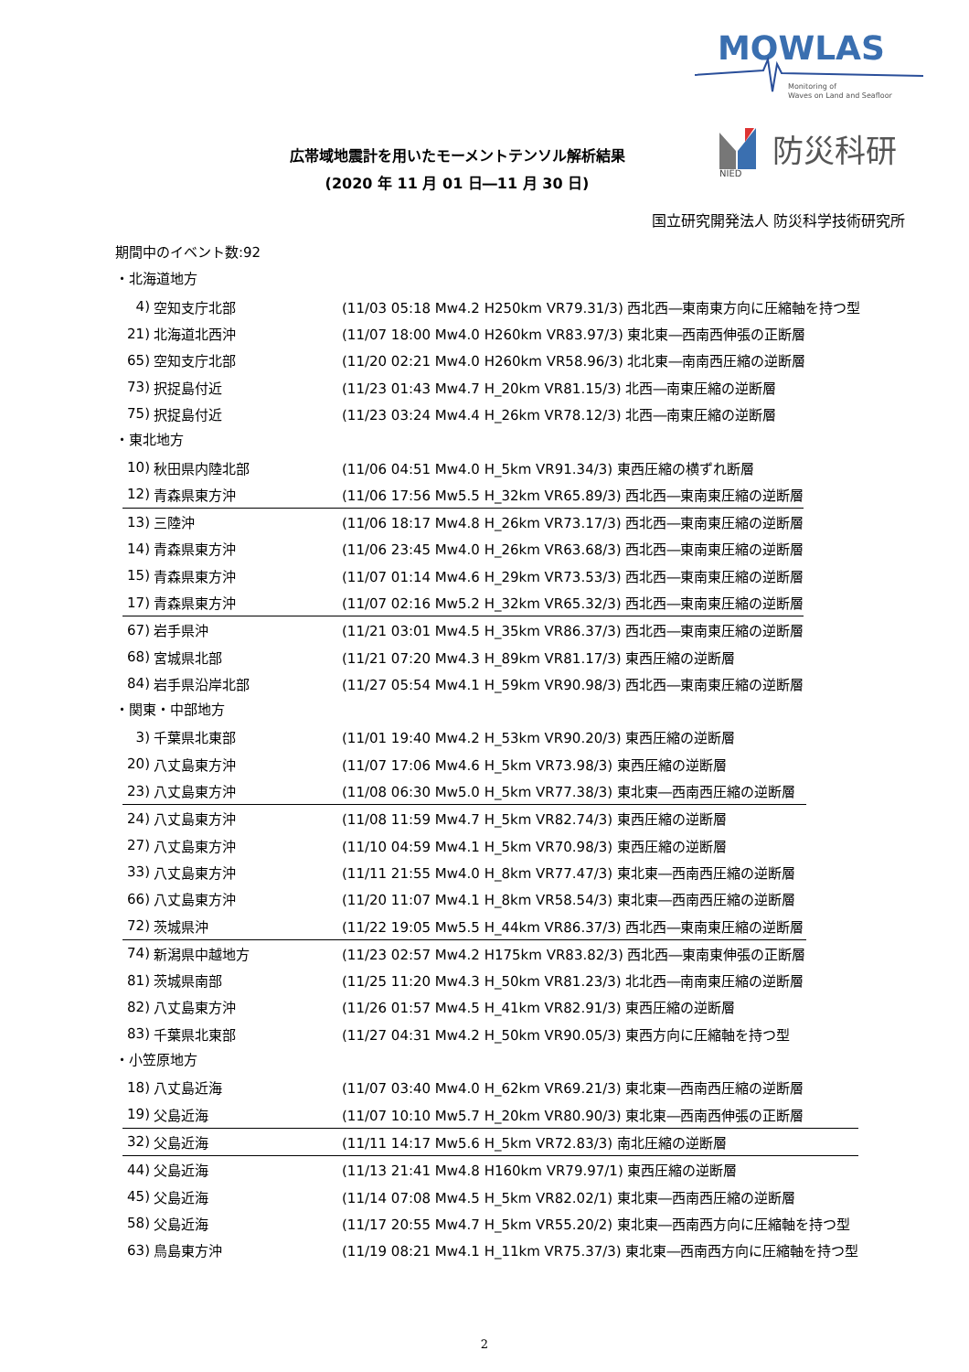MOWLAS
Monitoring of
Waves on Land and Seafloor
NIED
防災科研
広帯域地震計を用いたモーメントテンソル解析結果
(2020 年 11 月 01 日―11 月 30 日)
国立研究開発法人 防災科学技術研究所
期間中のイベント数:92
・北海道地方
| 4) | 空知支庁北部 | (11/03 05:18 Mw4.2 H250km VR79.31/3) 西北西―東南東方向に圧縮軸を持つ型 |
| 21) | 北海道北西沖 | (11/07 18:00 Mw4.0 H260km VR83.97/3) 東北東―西南西伸張の正断層 |
| 65) | 空知支庁北部 | (11/20 02:21 Mw4.0 H260km VR58.96/3) 北北東―南南西圧縮の逆断層 |
| 73) | 択捉島付近 | (11/23 01:43 Mw4.7 H_20km VR81.15/3) 北西―南東圧縮の逆断層 |
| 75) | 択捉島付近 | (11/23 03:24 Mw4.4 H_26km VR78.12/3) 北西―南東圧縮の逆断層 |
・東北地方
| 10) | 秋田県内陸北部 | (11/06 04:51 Mw4.0 H_5km VR91.34/3) 東西圧縮の横ずれ断層 |
| 12) | 青森県東方沖 | (11/06 17:56 Mw5.5 H_32km VR65.89/3) 西北西―東南東圧縮の逆断層 |
| 13) | 三陸沖 | (11/06 18:17 Mw4.8 H_26km VR73.17/3) 西北西―東南東圧縮の逆断層 |
| 14) | 青森県東方沖 | (11/06 23:45 Mw4.0 H_26km VR63.68/3) 西北西―東南東圧縮の逆断層 |
| 15) | 青森県東方沖 | (11/07 01:14 Mw4.6 H_29km VR73.53/3) 西北西―東南東圧縮の逆断層 |
| 17) | 青森県東方沖 | (11/07 02:16 Mw5.2 H_32km VR65.32/3) 西北西―東南東圧縮の逆断層 |
| 67) | 岩手県沖 | (11/21 03:01 Mw4.5 H_35km VR86.37/3) 西北西―東南東圧縮の逆断層 |
| 68) | 宮城県北部 | (11/21 07:20 Mw4.3 H_89km VR81.17/3) 東西圧縮の逆断層 |
| 84) | 岩手県沿岸北部 | (11/27 05:54 Mw4.1 H_59km VR90.98/3) 西北西―東南東圧縮の逆断層 |
・関東・中部地方
| 3) | 千葉県北東部 | (11/01 19:40 Mw4.2 H_53km VR90.20/3) 東西圧縮の逆断層 |
| 20) | 八丈島東方沖 | (11/07 17:06 Mw4.6 H_5km VR73.98/3) 東西圧縮の逆断層 |
| 23) | 八丈島東方沖 | (11/08 06:30 Mw5.0 H_5km VR77.38/3) 東北東―西南西圧縮の逆断層 |
| 24) | 八丈島東方沖 | (11/08 11:59 Mw4.7 H_5km VR82.74/3) 東西圧縮の逆断層 |
| 27) | 八丈島東方沖 | (11/10 04:59 Mw4.1 H_5km VR70.98/3) 東西圧縮の逆断層 |
| 33) | 八丈島東方沖 | (11/11 21:55 Mw4.0 H_8km VR77.47/3) 東北東―西南西圧縮の逆断層 |
| 66) | 八丈島東方沖 | (11/20 11:07 Mw4.1 H_8km VR58.54/3) 東北東―西南西圧縮の逆断層 |
| 72) | 茨城県沖 | (11/22 19:05 Mw5.5 H_44km VR86.37/3) 西北西―東南東圧縮の逆断層 |
| 74) | 新潟県中越地方 | (11/23 02:57 Mw4.2 H175km VR83.82/3) 西北西―東南東伸張の正断層 |
| 81) | 茨城県南部 | (11/25 11:20 Mw4.3 H_50km VR81.23/3) 北北西―南南東圧縮の逆断層 |
| 82) | 八丈島東方沖 | (11/26 01:57 Mw4.5 H_41km VR82.91/3) 東西圧縮の逆断層 |
| 83) | 千葉県北東部 | (11/27 04:31 Mw4.2 H_50km VR90.05/3) 東西方向に圧縮軸を持つ型 |
・小笠原地方
| 18) | 八丈島近海 | (11/07 03:40 Mw4.0 H_62km VR69.21/3) 東北東―西南西圧縮の逆断層 |
| 19) | 父島近海 | (11/07 10:10 Mw5.7 H_20km VR80.90/3) 東北東―西南西伸張の正断層 |
| 32) | 父島近海 | (11/11 14:17 Mw5.6 H_5km VR72.83/3) 南北圧縮の逆断層 |
| 44) | 父島近海 | (11/13 21:41 Mw4.8 H160km VR79.97/1) 東西圧縮の逆断層 |
| 45) | 父島近海 | (11/14 07:08 Mw4.5 H_5km VR82.02/1) 東北東―西南西圧縮の逆断層 |
| 58) | 父島近海 | (11/17 20:55 Mw4.7 H_5km VR55.20/2) 東北東―西南西方向に圧縮軸を持つ型 |
| 63) | 鳥島東方沖 | (11/19 08:21 Mw4.1 H_11km VR75.37/3) 東北東―西南西方向に圧縮軸を持つ型 |
2